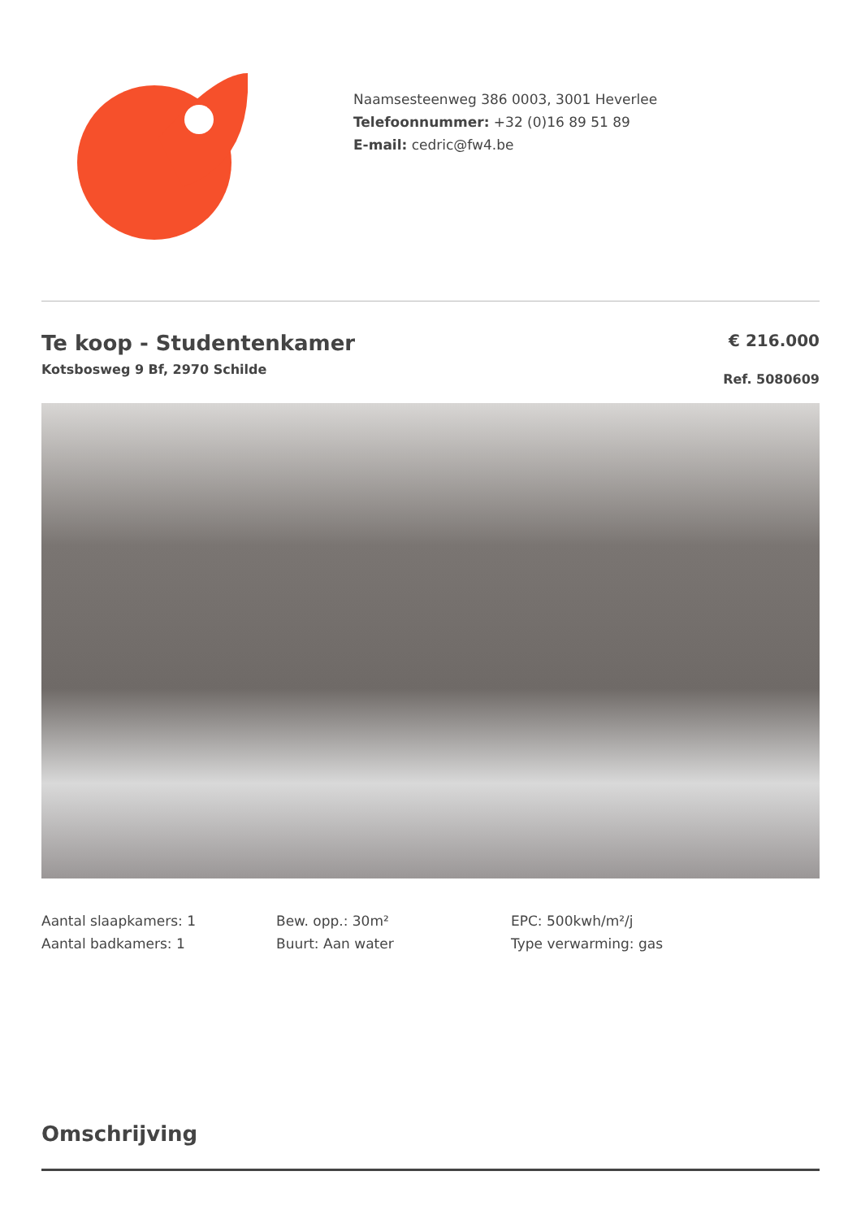Naamsesteenweg 386 0003, 3001 Heverlee
Telefoonnummer: +32 (0)16 89 51 89
E-mail: cedric@fw4.be
Te koop - Studentenkamer
Kotsbosweg 9 Bf, 2970 Schilde
€ 216.000
Ref. 5080609
Aantal slaapkamers: 1
Aantal badkamers: 1
Bew. opp.: 30m²
Buurt: Aan water
EPC: 500kwh/m²/j
Type verwarming: gas
Omschrijving